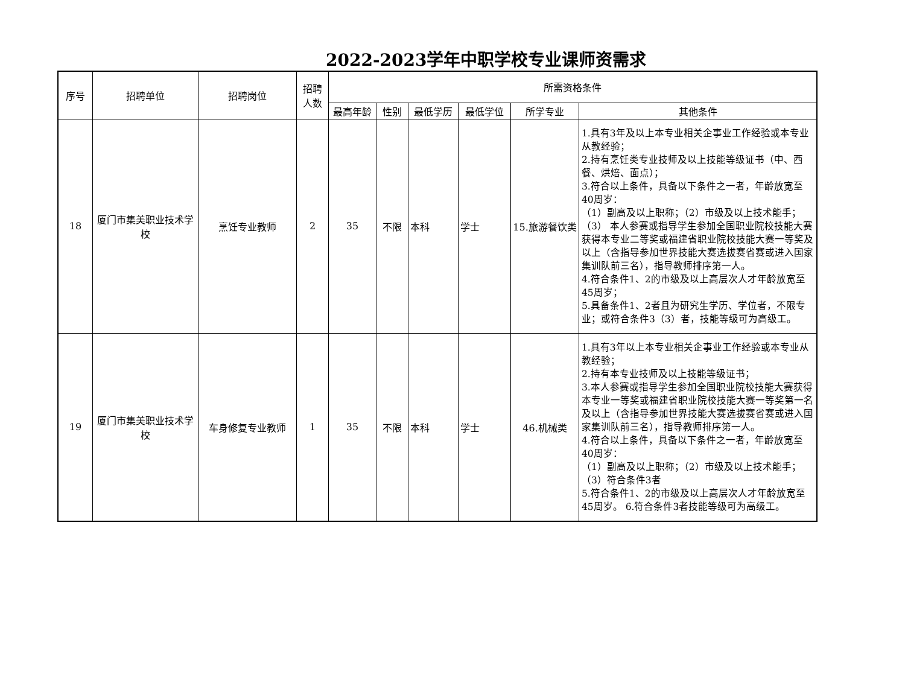2022-2023学年中职学校专业课师资需求
| 序号 | 招聘单位 | 招聘岗位 | 招聘 人数 | 所需资格条件 | | | | | |
| --- | --- | --- | --- | --- | --- | --- | --- | --- | --- |
| | | | | 最高年龄 | 性别 | 最低学历 | 最低学位 | 所学专业 | 其他条件 |
| 18 | 厦门市集美职业技术学校 | 烹饪专业教师 | 2 | 35 | 不限 | 本科 | 学士 | 15.旅游餐饮类 | 1.具有3年及以上本专业相关企事业工作经验或本专业从教经验； 2.持有烹饪类专业技师及以上技能等级证书（中、西餐、烘焙、面点）； 3.符合以上条件，具备以下条件之一者，年龄放宽至40周岁： （1）副高及以上职称；（2）市级及以上技术能手；（3） 本人参赛或指导学生参加全国职业院校技能大赛获得本专业二等奖或福建省职业院校技能大赛一等奖及以上（含指导参加世界技能大赛选拔赛省赛或进入国家集训队前三名），指导教师排序第一人。 4.符合条件1、2的市级及以上高层次人才年龄放宽至45周岁； 5.具备条件1、2者且为研究生学历、学位者，不限专业；或符合条件3（3）者，技能等级可为高级工。 |
| 19 | 厦门市集美职业技术学校 | 车身修复专业教师 | 1 | 35 | 不限 | 本科 | 学士 | 46.机械类 | 1.具有3年以上本专业相关企事业工作经验或本专业从教经验； 2.持有本专业技师及以上技能等级证书； 3.本人参赛或指导学生参加全国职业院校技能大赛获得本专业一等奖或福建省职业院校技能大赛一等奖第一名及以上（含指导参加世界技能大赛选拔赛省赛或进入国家集训队前三名），指导教师排序第一人。 4.符合以上条件，具备以下条件之一者，年龄放宽至40周岁： （1）副高及以上职称；（2）市级及以上技术能手；（3）符合条件3者 5.符合条件1、2的市级及以上高层次人才年龄放宽至45周岁。 6.符合条件3者技能等级可为高级工。 |